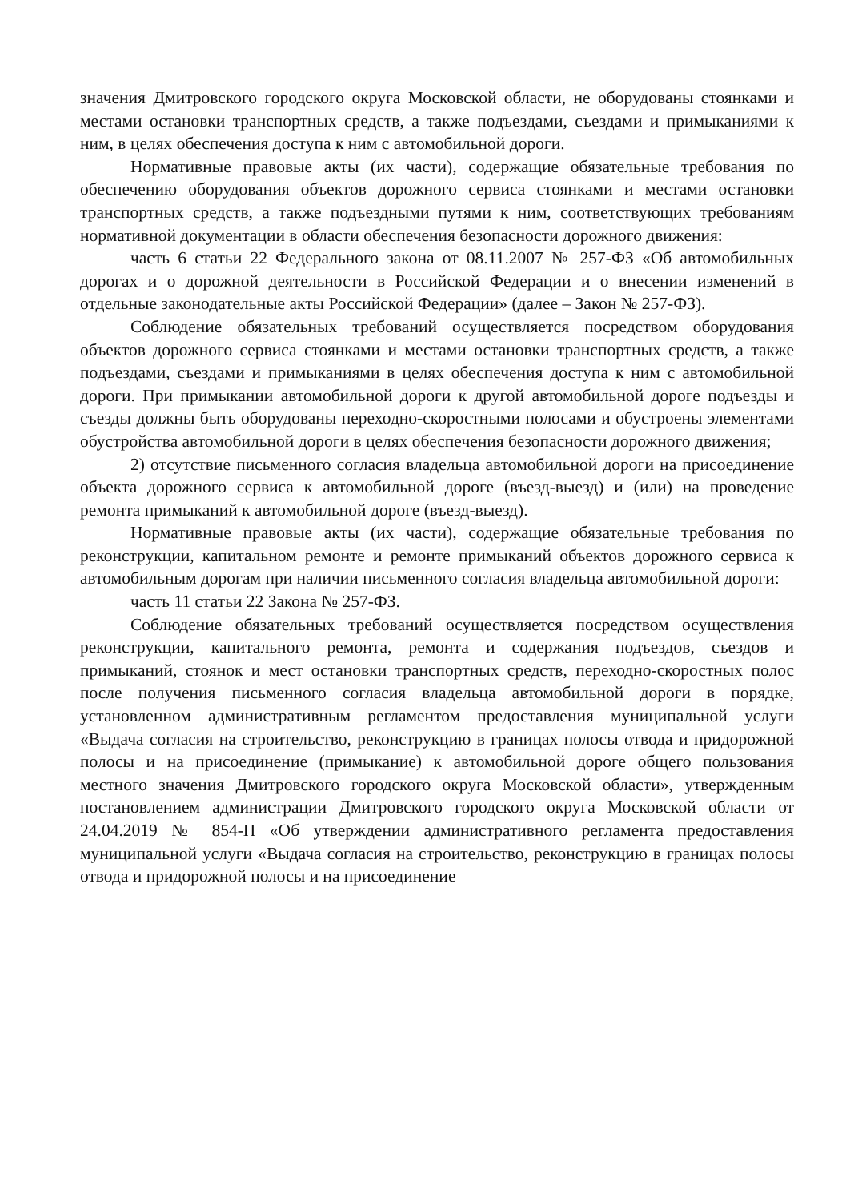значения Дмитровского городского округа Московской области, не оборудованы стоянками и местами остановки транспортных средств, а также подъездами, съездами и примыканиями к ним, в целях обеспечения доступа к ним с автомобильной дороги.
Нормативные правовые акты (их части), содержащие обязательные требования по обеспечению оборудования объектов дорожного сервиса стоянками и местами остановки транспортных средств, а также подъездными путями к ним, соответствующих требованиям нормативной документации в области обеспечения безопасности дорожного движения:
часть 6 статьи 22 Федерального закона от 08.11.2007 № 257-ФЗ «Об автомобильных дорогах и о дорожной деятельности в Российской Федерации и о внесении изменений в отдельные законодательные акты Российской Федерации» (далее – Закон № 257-ФЗ).
Соблюдение обязательных требований осуществляется посредством оборудования объектов дорожного сервиса стоянками и местами остановки транспортных средств, а также подъездами, съездами и примыканиями в целях обеспечения доступа к ним с автомобильной дороги. При примыкании автомобильной дороги к другой автомобильной дороге подъезды и съезды должны быть оборудованы переходно-скоростными полосами и обустроены элементами обустройства автомобильной дороги в целях обеспечения безопасности дорожного движения;
2) отсутствие письменного согласия владельца автомобильной дороги на присоединение объекта дорожного сервиса к автомобильной дороге (въезд-выезд) и (или) на проведение ремонта примыканий к автомобильной дороге (въезд-выезд).
Нормативные правовые акты (их части), содержащие обязательные требования по реконструкции, капитальном ремонте и ремонте примыканий объектов дорожного сервиса к автомобильным дорогам при наличии письменного согласия владельца автомобильной дороги:
часть 11 статьи 22 Закона № 257-ФЗ.
Соблюдение обязательных требований осуществляется посредством осуществления реконструкции, капитального ремонта, ремонта и содержания подъездов, съездов и примыканий, стоянок и мест остановки транспортных средств, переходно-скоростных полос после получения письменного согласия владельца автомобильной дороги в порядке, установленном административным регламентом предоставления муниципальной услуги «Выдача согласия на строительство, реконструкцию в границах полосы отвода и придорожной полосы и на присоединение (примыкание) к автомобильной дороге общего пользования местного значения Дмитровского городского округа Московской области», утвержденным постановлением администрации Дмитровского городского округа Московской области от 24.04.2019 № 854-П «Об утверждении административного регламента предоставления муниципальной услуги «Выдача согласия на строительство, реконструкцию в границах полосы отвода и придорожной полосы и на присоединение